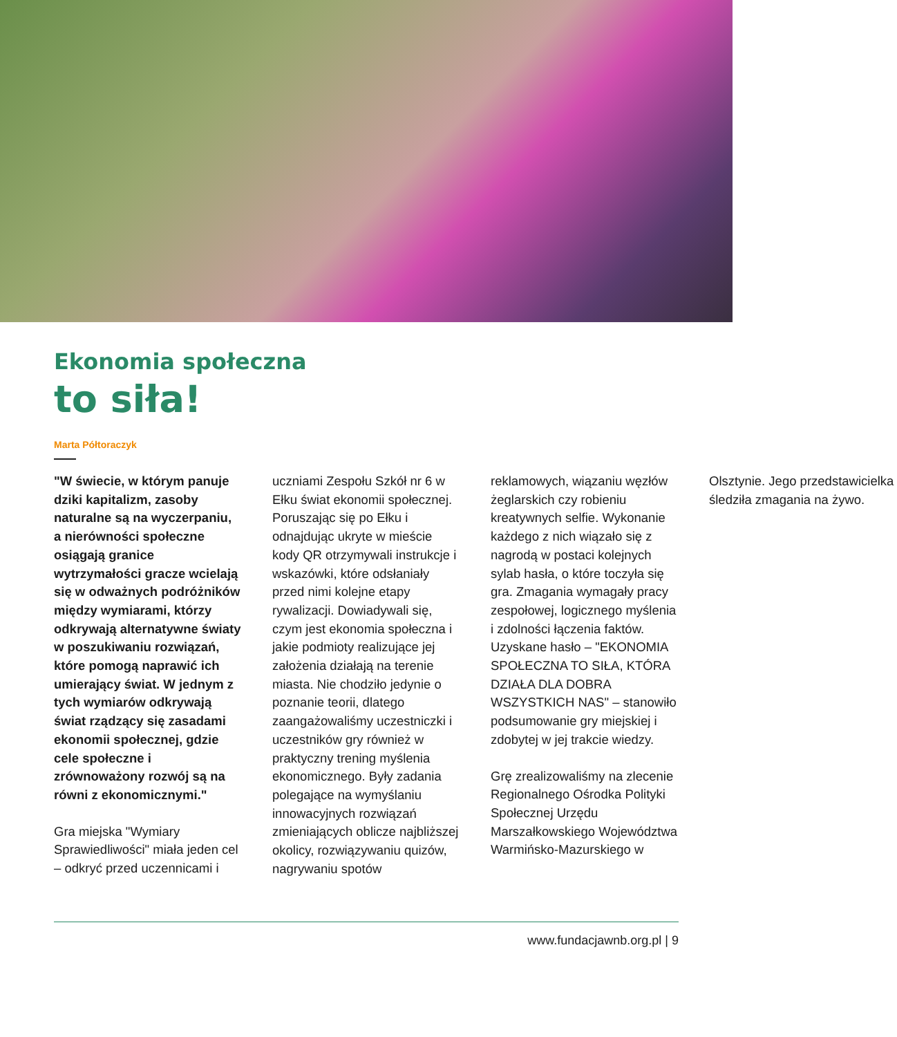Ekonomia społeczna
to siła!
Marta Półtoraczyk
"W świecie, w którym panuje dziki kapitalizm, zasoby naturalne są na wyczerpaniu, a nierówności społeczne osiągają granice wytrzymałości gracze wcielają się w odważnych podróżników między wymiarami, którzy odkrywają alternatywne światy w poszukiwaniu rozwiązań, które pomogą naprawić ich umierający świat. W jednym z tych wymiarów odkrywają świat rządzący się zasadami ekonomii społecznej, gdzie cele społeczne i zrównoważony rozwój są na równi z ekonomicznymi."
Gra miejska "Wymiary Sprawiedliwości" miała jeden cel – odkryć przed uczennicami i uczniami Zespołu Szkół nr 6 w Ełku świat ekonomii społecznej. Poruszając się po Ełku i odnajdując ukryte w mieście kody QR otrzymywali instrukcje i wskazówki, które odsłaniały przed nimi kolejne etapy rywalizacji. Dowiadywali się, czym jest ekonomia społeczna i jakie podmioty realizujące jej założenia działają na terenie miasta. Nie chodziło jedynie o poznanie teorii, dlatego zaangażowaliśmy uczestniczki i uczestników gry również w praktyczny trening myślenia ekonomicznego. Były zadania polegające na wymyślaniu innowacyjnych rozwiązań zmieniających oblicze najbliższej okolicy, rozwiązywaniu quizów, nagrywaniu spotów reklamowych, wiązaniu węzłów żeglarskich czy robieniu kreatywnych selfie. Wykonanie każdego z nich wiązało się z nagrodą w postaci kolejnych sylab hasła, o które toczyła się gra. Zmagania wymagały pracy zespołowej, logicznego myślenia i zdolności łączenia faktów. Uzyskane hasło – "EKONOMIA SPOŁECZNA TO SIŁA, KTÓRA DZIAŁA DLA DOBRA WSZYSTKICH NAS" – stanowiło podsumowanie gry miejskiej i zdobytej w jej trakcie wiedzy.
Grę zrealizowaliśmy na zlecenie Regionalnego Ośrodka Polityki Społecznej Urzędu Marszałkowskiego Województwa Warmińsko-Mazurskiego w Olsztynie. Jego przedstawicielka śledziła zmagania na żywo.
www.fundacjawnb.org.pl | 9